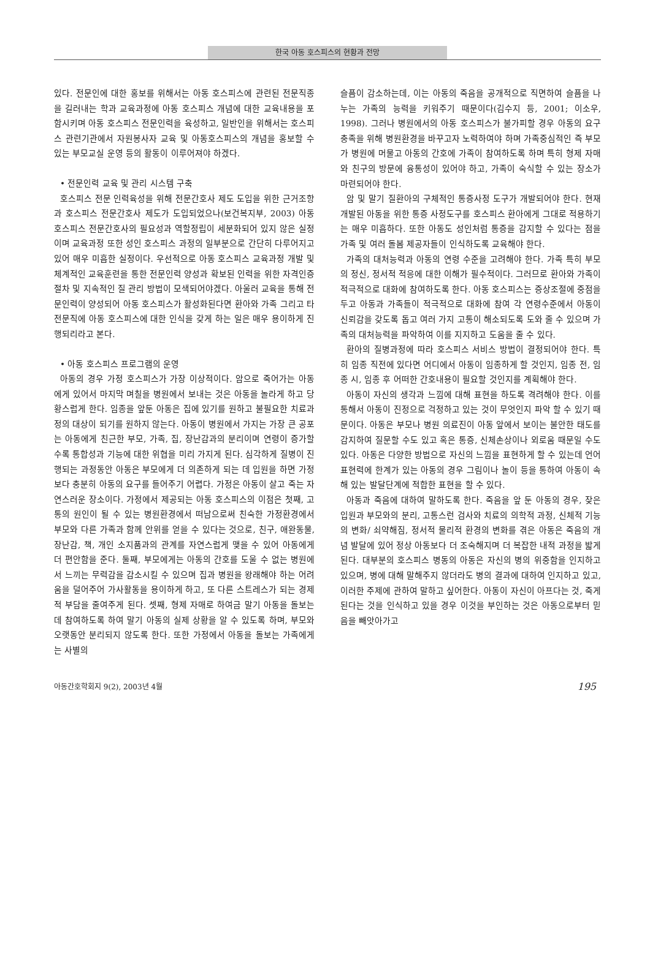한국 아동 호스피스의 현황과 전망
있다. 전문인에 대한 홍보를 위해서는 아동 호스피스에 관련된 전문직종을 길러내는 학과 교육과정에 아동 호스피스 개념에 대한 교육내용을 포함시키며 아동 호스피스 전문인력을 육성하고, 일반인을 위해서는 호스피스 관련기관에서 자원봉사자 교육 및 아동호스피스의 개념을 홍보할 수 있는 부모교실 운영 등의 활동이 이루어져야 하겠다.
• 전문인력 교육 및 관리 시스템 구축
호스피스 전문 인력육성을 위해 전문간호사 제도 도입을 위한 근거조항과 호스피스 전문간호사 제도가 도입되었으나(보건복지부, 2003) 아동 호스피스 전문간호사의 필요성과 역할정립이 세분화되어 있지 않은 실정이며 교육과정 또한 성인 호스피스 과정의 일부분으로 간단히 다루어지고 있어 매우 미흡한 실정이다. 우선적으로 아동 호스피스 교육과정 개발 및 체계적인 교육훈련을 통한 전문인력 양성과 확보된 인력을 위한 자격인증 절차 및 지속적인 질 관리 방법이 모색되어야겠다. 아울러 교육을 통해 전문인력이 양성되어 아동 호스피스가 활성화된다면 환아와 가족 그리고 타 전문직에 아동 호스피스에 대한 인식을 갖게 하는 일은 매우 용이하게 진행되리라고 본다.
• 아동 호스피스 프로그램의 운영
아동의 경우 가정 호스피스가 가장 이상적이다. 암으로 죽어가는 아동에게 있어서 마지막 며칠을 병원에서 보내는 것은 아동을 놀라게 하고 당황스럽게 한다. 임종을 앞둔 아동은 집에 있기를 원하고 불필요한 치료과정의 대상이 되기를 원하지 않는다. 아동이 병원에서 가지는 가장 큰 공포는 아동에게 친근한 부모, 가족, 집, 장난감과의 분리이며 연령이 증가할수록 통합성과 기능에 대한 위협을 미리 가지게 된다. 심각하게 질병이 진행되는 과정동안 아동은 부모에게 더 의존하게 되는 데 입원을 하면 가정보다 충분히 아동의 요구를 들어주기 어렵다. 가정은 아동이 살고 죽는 자연스러운 장소이다. 가정에서 제공되는 아동 호스피스의 이점은 첫째, 고통의 원인이 될 수 있는 병원환경에서 떠남으로써 친숙한 가정환경에서 부모와 다른 가족과 함께 안위를 얻을 수 있다는 것으로, 친구, 애완동물, 장난감, 책, 개인 소지품과의 관계를 자연스럽게 맺을 수 있어 아동에게 더 편안함을 준다. 둘째, 부모에게는 아동의 간호를 도울 수 없는 병원에서 느끼는 무력감을 감소시킬 수 있으며 집과 병원을 왕래해야 하는 어려움을 덜어주어 가사활동을 용이하게 하고, 또 다른 스트레스가 되는 경제적 부담을 줄여주게 된다. 셋째, 형제 자매로 하여금 말기 아동을 돌보는 데 참여하도록 하여 말기 아동의 실제 상황을 알 수 있도록 하며, 부모와 오랫동안 분리되지 않도록 한다. 또한 가정에서 아동을 돌보는 가족에게는 사별의
슬픔이 감소하는데, 이는 아동의 죽음을 공개적으로 직면하여 슬픔을 나누는 가족의 능력을 키워주기 때문이다(김수지 등, 2001; 이소우, 1998). 그러나 병원에서의 아동 호스피스가 불가피할 경우 아동의 요구충족을 위해 병원환경을 바꾸고자 노력하여야 하며 가족중심적인 즉 부모가 병원에 머물고 아동의 간호에 가족이 참여하도록 하며 특히 형제 자매와 친구의 방문에 융통성이 있어야 하고, 가족이 숙식할 수 있는 장소가 마련되어야 한다.
암 및 말기 질환아의 구체적인 통증사정 도구가 개발되어야 한다. 현재 개발된 아동을 위한 통증 사정도구를 호스피스 환아에게 그대로 적용하기는 매우 미흡하다. 또한 아동도 성인처럼 통증을 감지할 수 있다는 점을 가족 및 여러 돌봄 제공자들이 인식하도록 교육해야 한다.
가족의 대처능력과 아동의 연령 수준을 고려해야 한다. 가족 특히 부모의 정신, 정서적 적응에 대한 이해가 필수적이다. 그러므로 환아와 가족이 적극적으로 대화에 참여하도록 한다. 아동 호스피스는 증상조절에 중점을 두고 아동과 가족들이 적극적으로 대화에 참여 각 연령수준에서 아동이 신뢰감을 갖도록 돕고 여러 가지 고통이 해소되도록 도와 줄 수 있으며 가족의 대처능력을 파악하여 이를 지지하고 도움을 줄 수 있다.
환아의 질병과정에 따라 호스피스 서비스 방법이 결정되어야 한다. 특히 임종 직전에 있다면 어디에서 아동이 임종하게 할 것인지, 임종 전, 임종 시, 임종 후 어떠한 간호내용이 필요할 것인지를 계획해야 한다.
아동이 자신의 생각과 느낌에 대해 표현을 하도록 격려해야 한다. 이를 통해서 아동이 진정으로 걱정하고 있는 것이 무엇인지 파악 할 수 있기 때문이다. 아동은 부모나 병원 의료진이 아동 앞에서 보이는 불안한 태도를 감지하여 질문할 수도 있고 혹은 통증, 신체손상이나 외로움 때문일 수도 있다. 아동은 다양한 방법으로 자신의 느낌을 표현하게 할 수 있는데 언어 표현력에 한계가 있는 아동의 경우 그림이나 놀이 등을 통하여 아동이 속해 있는 발달단계에 적합한 표현을 할 수 있다.
아동과 죽음에 대하여 말하도록 한다. 죽음을 앞 둔 아동의 경우, 잦은 입원과 부모와의 분리, 고통스런 검사와 치료의 의학적 과정, 신체적 기능의 변화/ 쇠약해짐, 정서적 물리적 환경의 변화를 겪은 아동은 죽음의 개념 발달에 있어 정상 아동보다 더 조숙해지며 더 복잡한 내적 과정을 밟게 된다. 대부분의 호스피스 병동의 아동은 자신의 병의 위중함을 인지하고 있으며, 병에 대해 말해주지 않더라도 병의 결과에 대하여 인지하고 있고, 이러한 주제에 관하여 말하고 싶어한다. 아동이 자신이 아프다는 것, 죽게 된다는 것을 인식하고 있을 경우 이것을 부인하는 것은 아동으로부터 믿음을 빼앗아가고
아동간호학회지 9(2), 2003년 4월 195